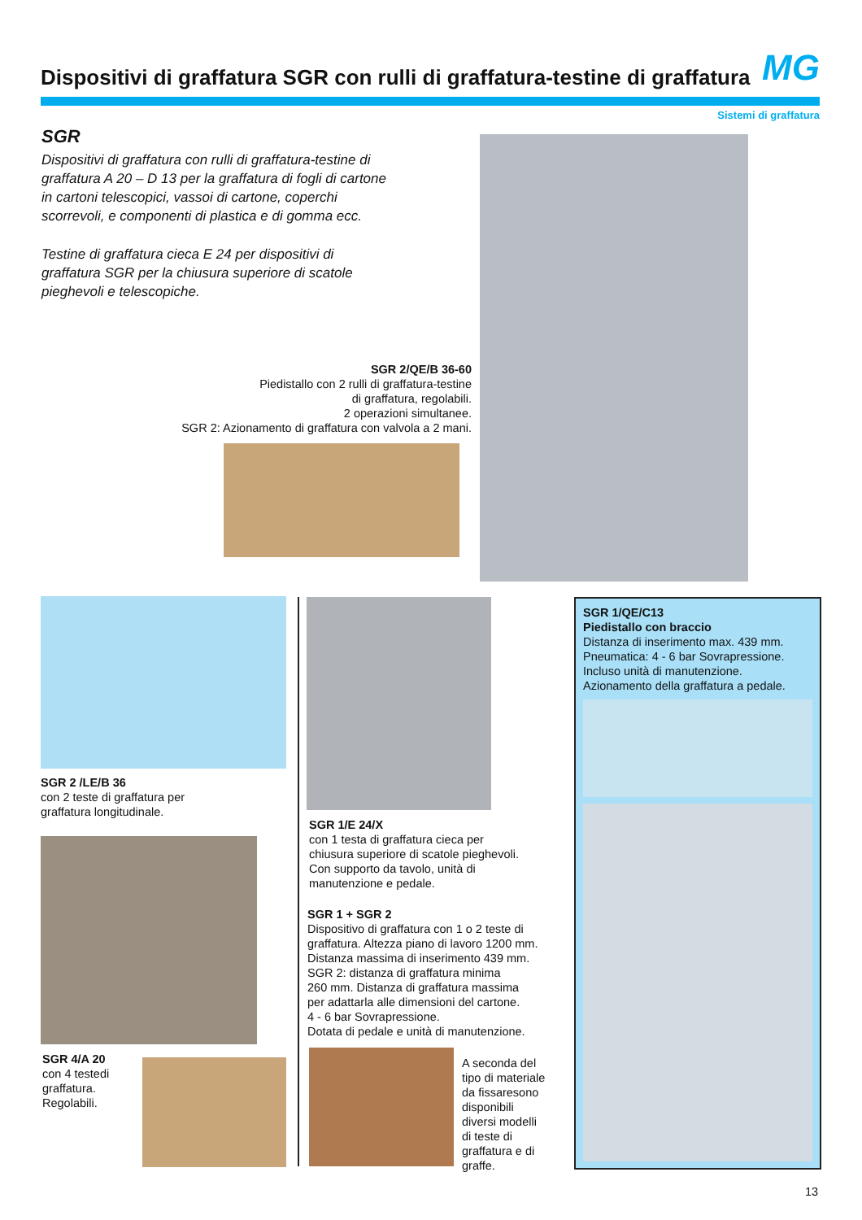Dispositivi di graffatura SGR con rulli di graffatura-testine di graffatura
MG
Sistemi di graffatura
SGR
Dispositivi di graffatura con rulli di graffatura-testine di graffatura A 20 – D 13 per la graffatura di fogli di cartone in cartoni telescopici, vassoi di cartone, coperchi scorrevoli, e componenti di plastica e di gomma ecc.
Testine di graffatura cieca E 24 per dispositivi di graffatura SGR per la chiusura superiore di scatole pieghevoli e telescopiche.
SGR 2/QE/B 36-60
Piedistallo con 2 rulli di graffatura-testine
di graffatura, regolabili.
2 operazioni simultanee.
SGR 2: Azionamento di graffatura con valvola a 2 mani.
SGR 2 /LE/B 36
con 2 teste di graffatura per
graffatura longitudinale.
SGR 4/A 20
con 4 testedi
graffatura.
Regolabili.
SGR 1/E 24/X
con 1 testa di graffatura cieca per
chiusura superiore di scatole pieghevoli.
Con supporto da tavolo, unità di
manutenzione e pedale.
SGR 1 + SGR 2
Dispositivo di graffatura con 1 o 2 teste di
graffatura. Altezza piano di lavoro 1200 mm.
Distanza massima di inserimento 439 mm.
SGR 2: distanza di graffatura minima
260 mm. Distanza di graffatura massima
per adattarla alle dimensioni del cartone.
4 - 6 bar Sovrapressione.
Dotata di pedale e unità di manutenzione.
A seconda del
tipo di materiale
da fissaresono
disponibili
diversi modelli
di teste di
graffatura e di
graffe.
SGR 1/QE/C13
Piedistallo con braccio
Distanza di inserimento max. 439 mm.
Pneumatica: 4 - 6 bar Sovrapressione.
Incluso unità di manutenzione.
Azionamento della graffatura a pedale.
13